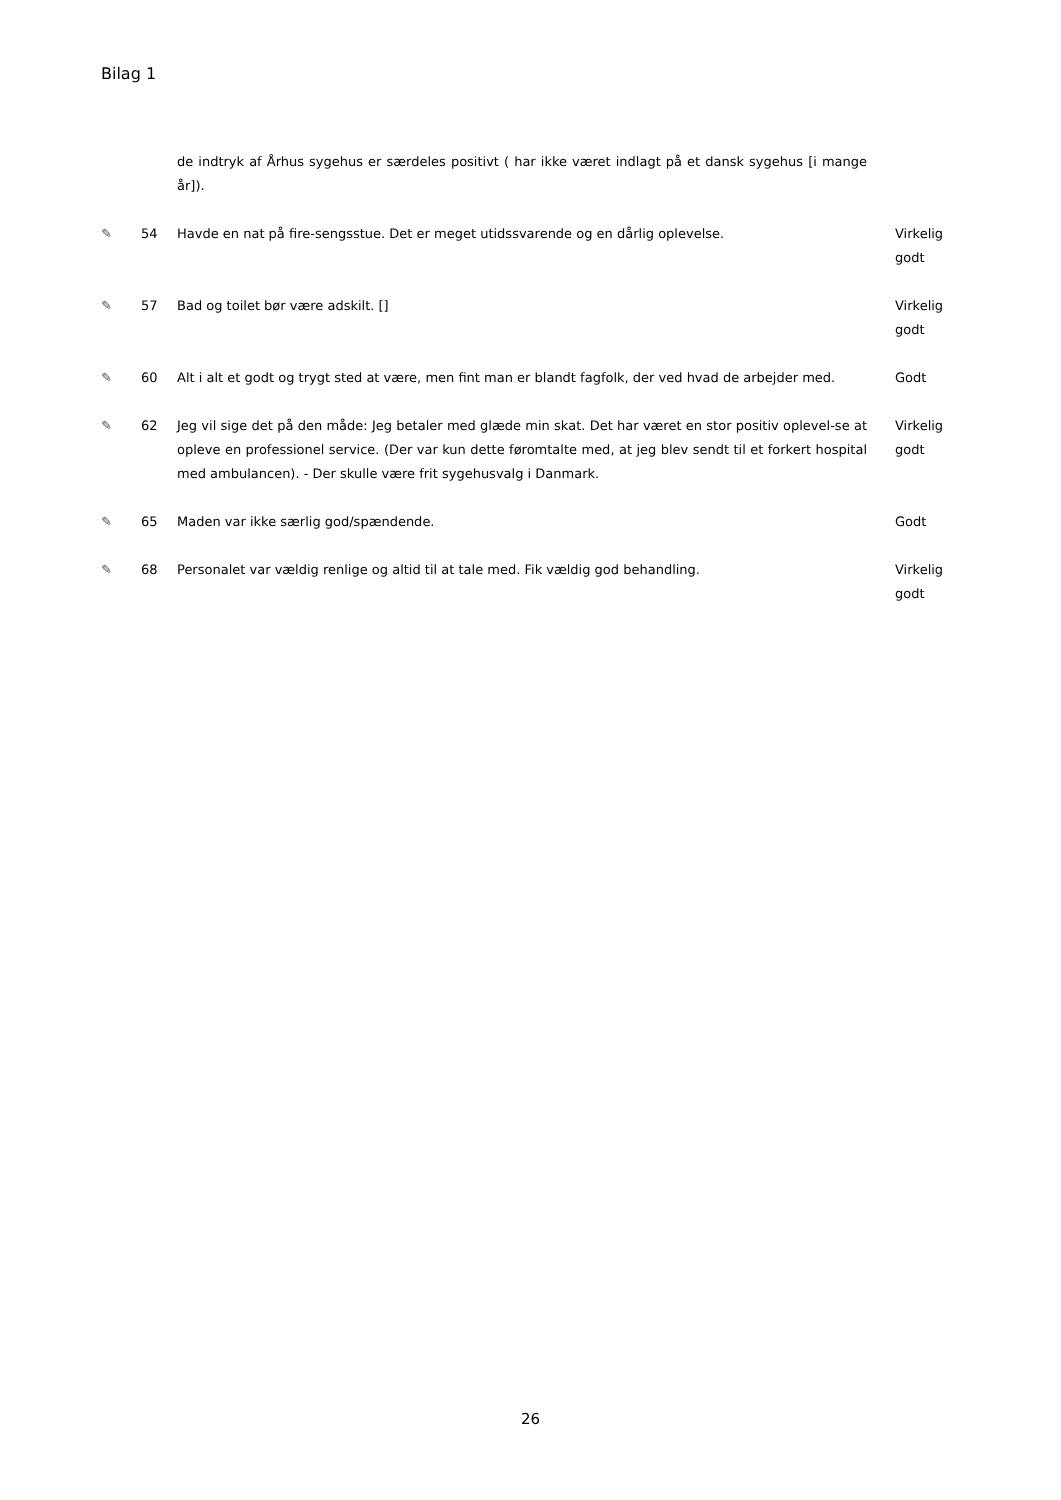Bilag 1
| | | de indtryk af Århus sygehus er særdeles positivt ( har ikke været indlagt på et dansk sygehus [i mange år]). | |
| ✎ | 54 | Havde en nat på fire-sengsstue. Det er meget utidssvarende og en dårlig oplevelse. | Virkelig godt |
| ✎ | 57 | Bad og toilet bør være adskilt. [] | Virkelig godt |
| ✎ | 60 | Alt i alt et godt og trygt sted at være, men fint man er blandt fagfolk, der ved hvad de arbejder med. | Godt |
| ✎ | 62 | Jeg vil sige det på den måde: Jeg betaler med glæde min skat. Det har været en stor positiv oplevel-se at opleve en professionel service. (Der var kun dette føromtalte med, at jeg blev sendt til et forkert hospital med ambulancen). - Der skulle være frit sygehusvalg i Danmark. | Virkelig godt |
| ✎ | 65 | Maden var ikke særlig god/spændende. | Godt |
| ✎ | 68 | Personalet var vældig renlige og altid til at tale med. Fik vældig god behandling. | Virkelig godt |
26